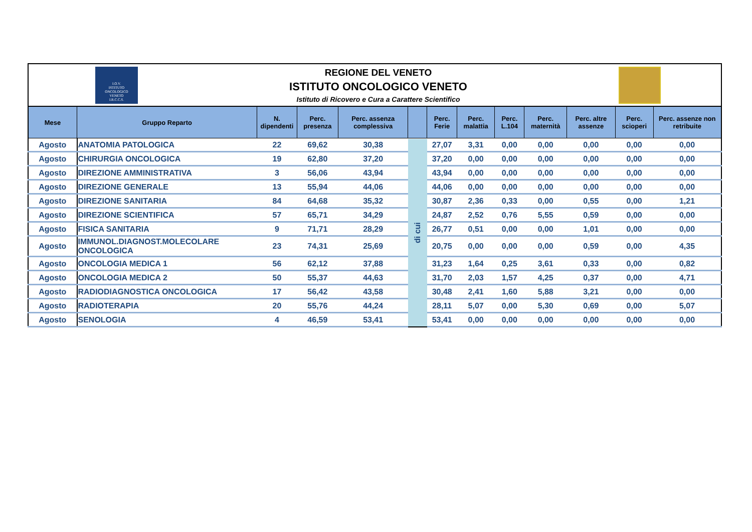I.O.V.
ISTITUTO
ONCOLOGICO
VENETO
I.R.C.C.S.
REGIONE DEL VENETO
ISTITUTO ONCOLOGICO VENETO
Istituto di Ricovero e Cura a Carattere Scientifico
| Mese | Gruppo Reparto | N. dipendenti | Perc. presenza | Perc. assenza complessiva | | Perc. Ferie | Perc. malattia | Perc. L.104 | Perc. maternità | Perc. altre assenze | Perc. scioperi | Perc. assenze non retribuite |
| --- | --- | --- | --- | --- | --- | --- | --- | --- | --- | --- | --- | --- |
| Agosto | ANATOMIA PATOLOGICA | 22 | 69,62 | 30,38 | di cui | 27,07 | 3,31 | 0,00 | 0,00 | 0,00 | 0,00 | 0,00 |
| Agosto | CHIRURGIA ONCOLOGICA | 19 | 62,80 | 37,20 | | 37,20 | 0,00 | 0,00 | 0,00 | 0,00 | 0,00 | 0,00 |
| Agosto | DIREZIONE AMMINISTRATIVA | 3 | 56,06 | 43,94 | | 43,94 | 0,00 | 0,00 | 0,00 | 0,00 | 0,00 | 0,00 |
| Agosto | DIREZIONE GENERALE | 13 | 55,94 | 44,06 | | 44,06 | 0,00 | 0,00 | 0,00 | 0,00 | 0,00 | 0,00 |
| Agosto | DIREZIONE SANITARIA | 84 | 64,68 | 35,32 | | 30,87 | 2,36 | 0,33 | 0,00 | 0,55 | 0,00 | 1,21 |
| Agosto | DIREZIONE SCIENTIFICA | 57 | 65,71 | 34,29 | | 24,87 | 2,52 | 0,76 | 5,55 | 0,59 | 0,00 | 0,00 |
| Agosto | FISICA SANITARIA | 9 | 71,71 | 28,29 | | 26,77 | 0,51 | 0,00 | 0,00 | 1,01 | 0,00 | 0,00 |
| Agosto | IMMUNOL.DIAGNOST.MOLECOLARE ONCOLOGICA | 23 | 74,31 | 25,69 | | 20,75 | 0,00 | 0,00 | 0,00 | 0,59 | 0,00 | 4,35 |
| Agosto | ONCOLOGIA MEDICA 1 | 56 | 62,12 | 37,88 | | 31,23 | 1,64 | 0,25 | 3,61 | 0,33 | 0,00 | 0,82 |
| Agosto | ONCOLOGIA MEDICA 2 | 50 | 55,37 | 44,63 | | 31,70 | 2,03 | 1,57 | 4,25 | 0,37 | 0,00 | 4,71 |
| Agosto | RADIODIAGNOSTICA ONCOLOGICA | 17 | 56,42 | 43,58 | | 30,48 | 2,41 | 1,60 | 5,88 | 3,21 | 0,00 | 0,00 |
| Agosto | RADIOTERAPIA | 20 | 55,76 | 44,24 | | 28,11 | 5,07 | 0,00 | 5,30 | 0,69 | 0,00 | 5,07 |
| Agosto | SENOLOGIA | 4 | 46,59 | 53,41 | | 53,41 | 0,00 | 0,00 | 0,00 | 0,00 | 0,00 | 0,00 |